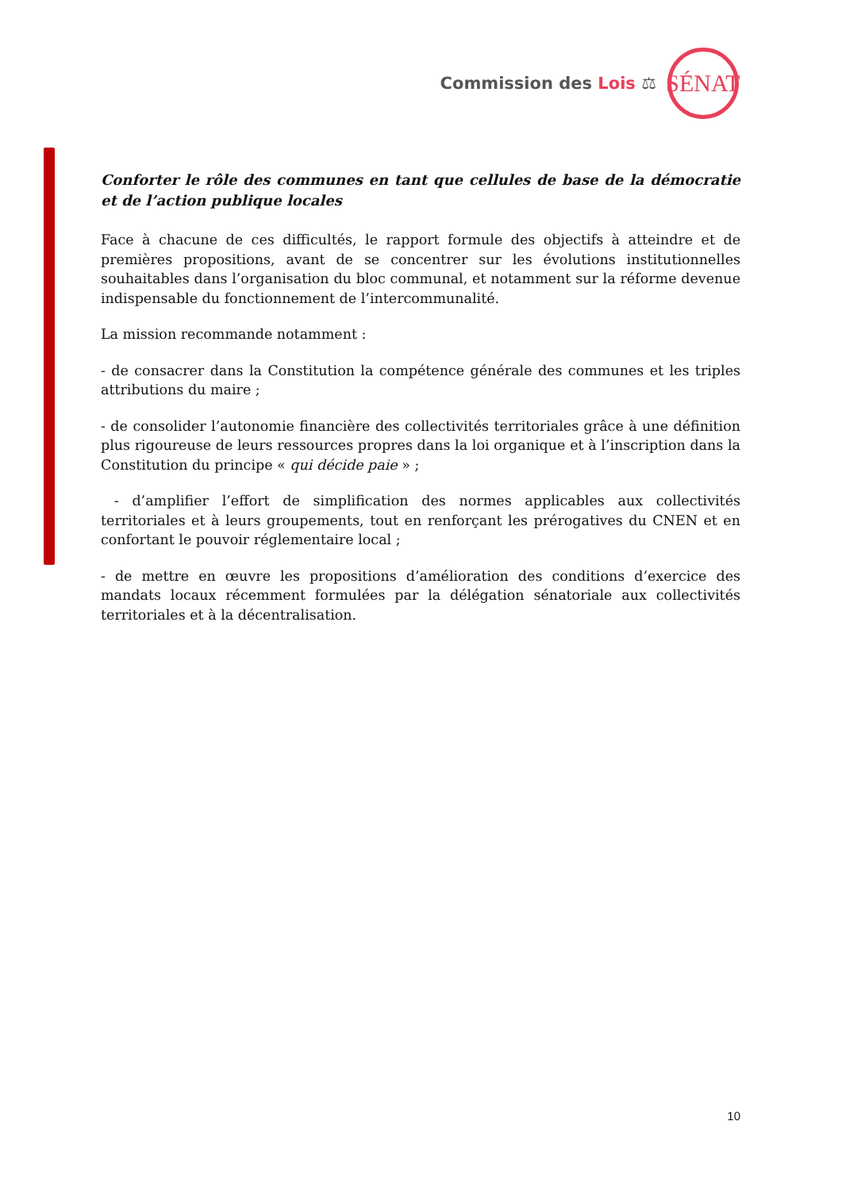Commission des Lois ⚖
SÉNAT
Conforter le rôle des communes en tant que cellules de base de la démocratie et de l’action publique locales
Face à chacune de ces difficultés, le rapport formule des objectifs à atteindre et de premières propositions, avant de se concentrer sur les évolutions institutionnelles souhaitables dans l’organisation du bloc communal, et notamment sur la réforme devenue indispensable du fonctionnement de l’intercommunalité.
La mission recommande notamment :
- de consacrer dans la Constitution la compétence générale des communes et les triples attributions du maire ;
- de consolider l’autonomie financière des collectivités territoriales grâce à une définition plus rigoureuse de leurs ressources propres dans la loi organique et à l’inscription dans la Constitution du principe « qui décide paie » ;
- d’amplifier l’effort de simplification des normes applicables aux collectivités territoriales et à leurs groupements, tout en renforçant les prérogatives du CNEN et en confortant le pouvoir réglementaire local ;
- de mettre en œuvre les propositions d’amélioration des conditions d’exercice des mandats locaux récemment formulées par la délégation sénatoriale aux collectivités territoriales et à la décentralisation.
10